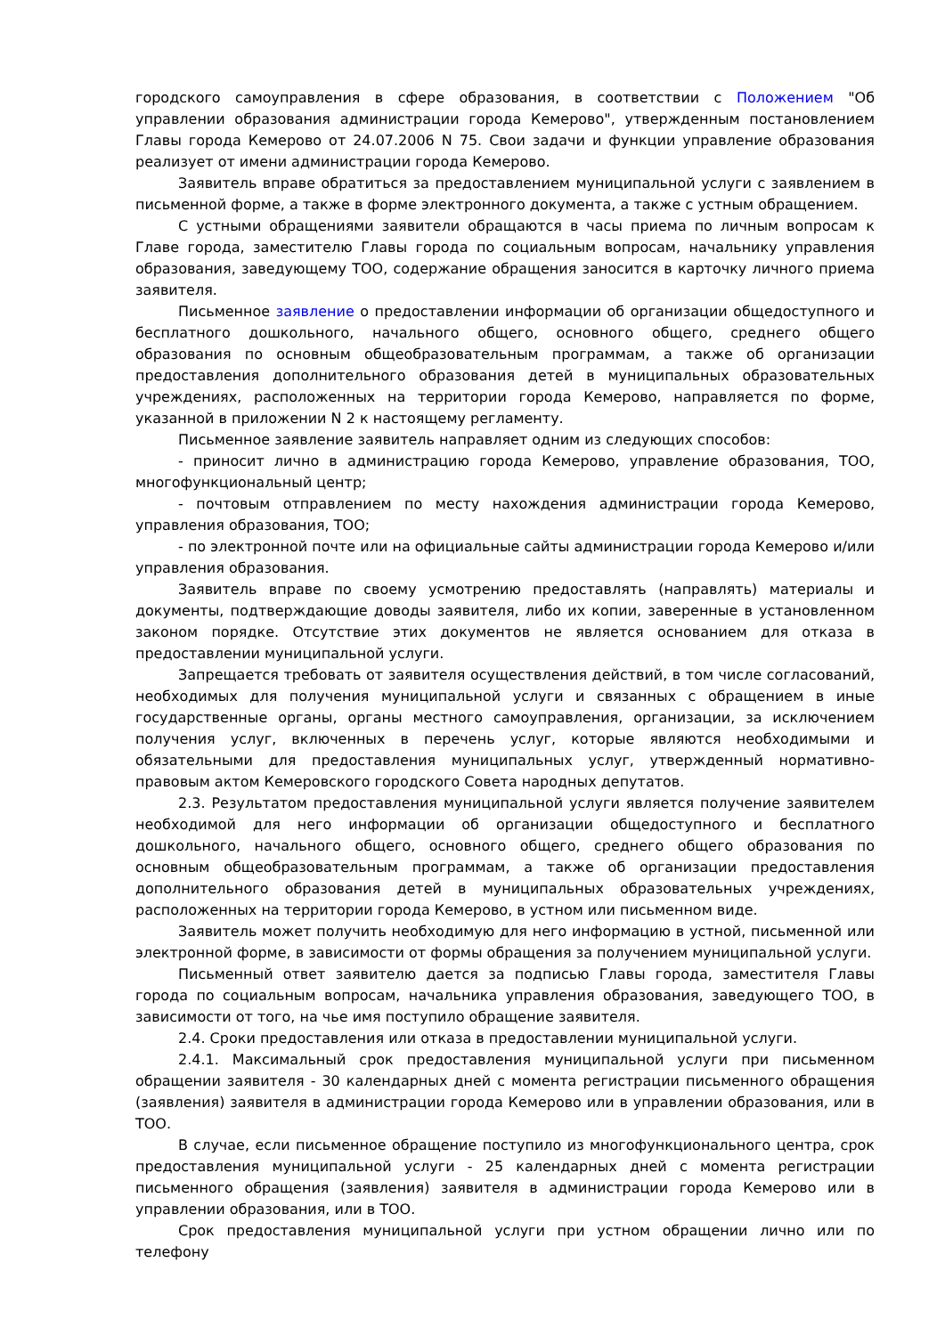городского самоуправления в сфере образования, в соответствии с Положением "Об управлении образования администрации города Кемерово", утвержденным постановлением Главы города Кемерово от 24.07.2006 N 75. Свои задачи и функции управление образования реализует от имени администрации города Кемерово.
Заявитель вправе обратиться за предоставлением муниципальной услуги с заявлением в письменной форме, а также в форме электронного документа, а также с устным обращением.
С устными обращениями заявители обращаются в часы приема по личным вопросам к Главе города, заместителю Главы города по социальным вопросам, начальнику управления образования, заведующему ТОО, содержание обращения заносится в карточку личного приема заявителя.
Письменное заявление о предоставлении информации об организации общедоступного и бесплатного дошкольного, начального общего, основного общего, среднего общего образования по основным общеобразовательным программам, а также об организации предоставления дополнительного образования детей в муниципальных образовательных учреждениях, расположенных на территории города Кемерово, направляется по форме, указанной в приложении N 2 к настоящему регламенту.
Письменное заявление заявитель направляет одним из следующих способов:
- приносит лично в администрацию города Кемерово, управление образования, ТОО, многофункциональный центр;
- почтовым отправлением по месту нахождения администрации города Кемерово, управления образования, ТОО;
- по электронной почте или на официальные сайты администрации города Кемерово и/или управления образования.
Заявитель вправе по своему усмотрению предоставлять (направлять) материалы и документы, подтверждающие доводы заявителя, либо их копии, заверенные в установленном законом порядке. Отсутствие этих документов не является основанием для отказа в предоставлении муниципальной услуги.
Запрещается требовать от заявителя осуществления действий, в том числе согласований, необходимых для получения муниципальной услуги и связанных с обращением в иные государственные органы, органы местного самоуправления, организации, за исключением получения услуг, включенных в перечень услуг, которые являются необходимыми и обязательными для предоставления муниципальных услуг, утвержденный нормативно-правовым актом Кемеровского городского Совета народных депутатов.
2.3. Результатом предоставления муниципальной услуги является получение заявителем необходимой для него информации об организации общедоступного и бесплатного дошкольного, начального общего, основного общего, среднего общего образования по основным общеобразовательным программам, а также об организации предоставления дополнительного образования детей в муниципальных образовательных учреждениях, расположенных на территории города Кемерово, в устном или письменном виде.
Заявитель может получить необходимую для него информацию в устной, письменной или электронной форме, в зависимости от формы обращения за получением муниципальной услуги.
Письменный ответ заявителю дается за подписью Главы города, заместителя Главы города по социальным вопросам, начальника управления образования, заведующего ТОО, в зависимости от того, на чье имя поступило обращение заявителя.
2.4. Сроки предоставления или отказа в предоставлении муниципальной услуги.
2.4.1. Максимальный срок предоставления муниципальной услуги при письменном обращении заявителя - 30 календарных дней с момента регистрации письменного обращения (заявления) заявителя в администрации города Кемерово или в управлении образования, или в ТОО.
В случае, если письменное обращение поступило из многофункционального центра, срок предоставления муниципальной услуги - 25 календарных дней с момента регистрации письменного обращения (заявления) заявителя в администрации города Кемерово или в управлении образования, или в ТОО.
Срок предоставления муниципальной услуги при устном обращении лично или по телефону